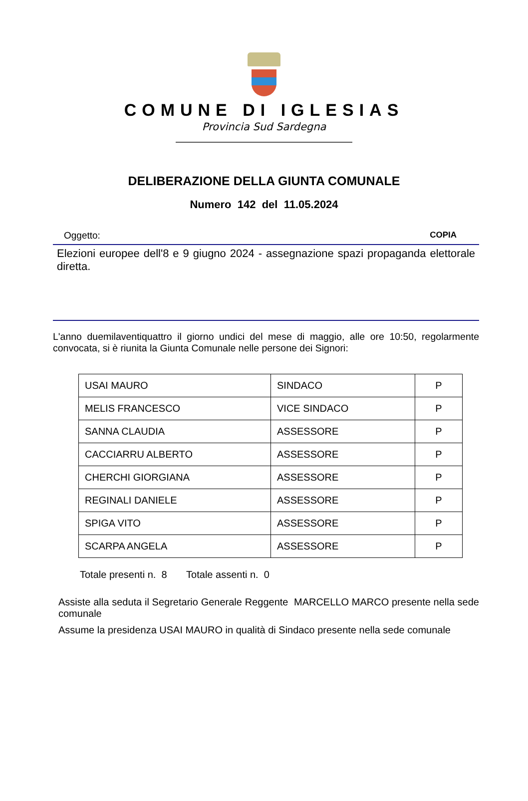COMUNE DI IGLESIAS
Provincia Sud Sardegna
DELIBERAZIONE DELLA GIUNTA COMUNALE
Numero 142 del 11.05.2024
Oggetto: COPIA
Elezioni europee dell'8 e 9 giugno 2024 - assegnazione spazi propaganda elettorale diretta.
L'anno duemilaventiquattro il giorno undici del mese di maggio, alle ore 10:50, regolarmente convocata, si è riunita la Giunta Comunale nelle persone dei Signori:
| USAI MAURO | SINDACO | P |
| MELIS FRANCESCO | VICE SINDACO | P |
| SANNA CLAUDIA | ASSESSORE | P |
| CACCIARRU ALBERTO | ASSESSORE | P |
| CHERCHI GIORGIANA | ASSESSORE | P |
| REGINALI DANIELE | ASSESSORE | P |
| SPIGA VITO | ASSESSORE | P |
| SCARPA ANGELA | ASSESSORE | P |
Totale presenti n. 8 Totale assenti n. 0
Assiste alla seduta il Segretario Generale Reggente MARCELLO MARCO presente nella sede comunale
Assume la presidenza USAI MAURO in qualità di Sindaco presente nella sede comunale